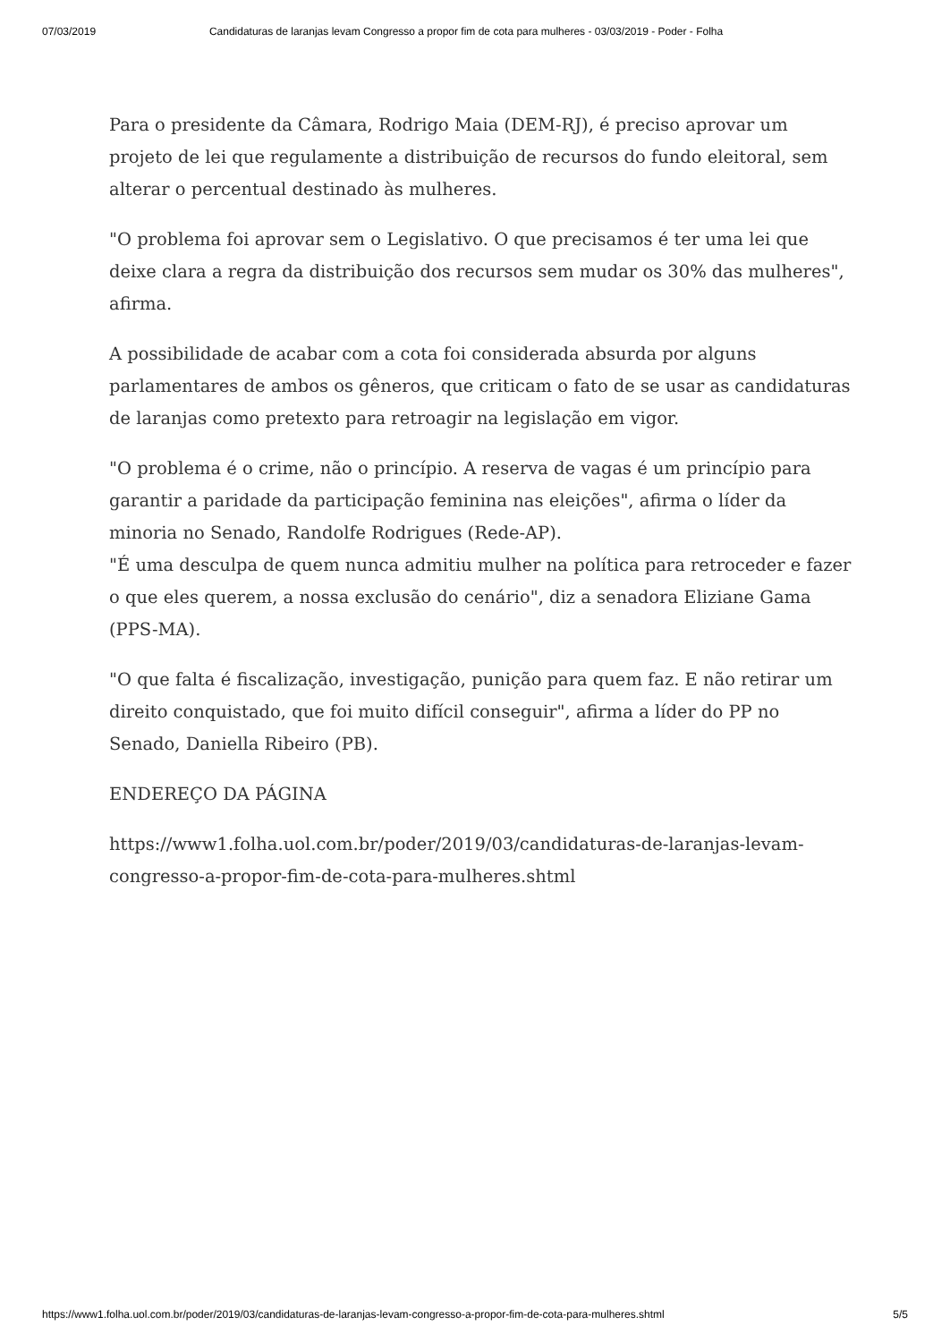07/03/2019 Candidaturas de laranjas levam Congresso a propor fim de cota para mulheres - 03/03/2019 - Poder - Folha
Para o presidente da Câmara, Rodrigo Maia (DEM-RJ), é preciso aprovar um projeto de lei que regulamente a distribuição de recursos do fundo eleitoral, sem alterar o percentual destinado às mulheres.
"O problema foi aprovar sem o Legislativo. O que precisamos é ter uma lei que deixe clara a regra da distribuição dos recursos sem mudar os 30% das mulheres", afirma.
A possibilidade de acabar com a cota foi considerada absurda por alguns parlamentares de ambos os gêneros, que criticam o fato de se usar as candidaturas de laranjas como pretexto para retroagir na legislação em vigor.
"O problema é o crime, não o princípio. A reserva de vagas é um princípio para garantir a paridade da participação feminina nas eleições", afirma o líder da minoria no Senado, Randolfe Rodrigues (Rede-AP).
"É uma desculpa de quem nunca admitiu mulher na política para retroceder e fazer o que eles querem, a nossa exclusão do cenário", diz a senadora Eliziane Gama (PPS-MA).
"O que falta é fiscalização, investigação, punição para quem faz. E não retirar um direito conquistado, que foi muito difícil conseguir", afirma a líder do PP no Senado, Daniella Ribeiro (PB).
ENDEREÇO DA PÁGINA
https://www1.folha.uol.com.br/poder/2019/03/candidaturas-de-laranjas-levam-congresso-a-propor-fim-de-cota-para-mulheres.shtml
https://www1.folha.uol.com.br/poder/2019/03/candidaturas-de-laranjas-levam-congresso-a-propor-fim-de-cota-para-mulheres.shtml 5/5